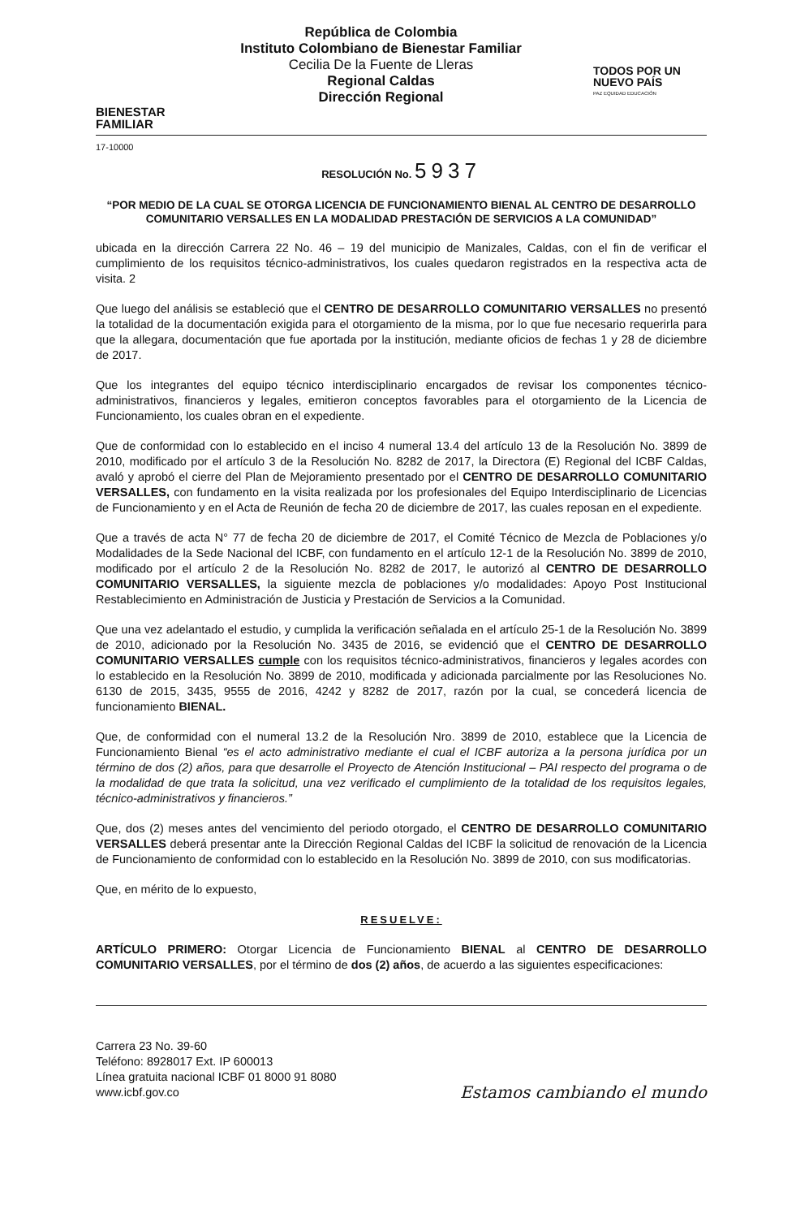BIENESTAR
FAMILIAR
República de Colombia
Instituto Colombiano de Bienestar Familiar
Cecilia De la Fuente de Lleras
Regional Caldas
Dirección Regional
TODOS POR UN
NUEVO PAÍS
PAZ EQUIDAD EDUCACIÓN
17-10000
RESOLUCIÓN No. 5937
“POR MEDIO DE LA CUAL SE OTORGA LICENCIA DE FUNCIONAMIENTO BIENAL AL CENTRO DE DESARROLLO COMUNITARIO VERSALLES EN LA MODALIDAD PRESTACIÓN DE SERVICIOS A LA COMUNIDAD”
ubicada en la dirección Carrera 22 No. 46 – 19 del municipio de Manizales, Caldas, con el fin de verificar el cumplimiento de los requisitos técnico-administrativos, los cuales quedaron registrados en la respectiva acta de visita. 2
Que luego del análisis se estableció que el CENTRO DE DESARROLLO COMUNITARIO VERSALLES no presentó la totalidad de la documentación exigida para el otorgamiento de la misma, por lo que fue necesario requerirla para que la allegara, documentación que fue aportada por la institución, mediante oficios de fechas 1 y 28 de diciembre de 2017.
Que los integrantes del equipo técnico interdisciplinario encargados de revisar los componentes técnico-administrativos, financieros y legales, emitieron conceptos favorables para el otorgamiento de la Licencia de Funcionamiento, los cuales obran en el expediente.
Que de conformidad con lo establecido en el inciso 4 numeral 13.4 del artículo 13 de la Resolución No. 3899 de 2010, modificado por el artículo 3 de la Resolución No. 8282 de 2017, la Directora (E) Regional del ICBF Caldas, avaló y aprobó el cierre del Plan de Mejoramiento presentado por el CENTRO DE DESARROLLO COMUNITARIO VERSALLES, con fundamento en la visita realizada por los profesionales del Equipo Interdisciplinario de Licencias de Funcionamiento y en el Acta de Reunión de fecha 20 de diciembre de 2017, las cuales reposan en el expediente.
Que a través de acta N° 77 de fecha 20 de diciembre de 2017, el Comité Técnico de Mezcla de Poblaciones y/o Modalidades de la Sede Nacional del ICBF, con fundamento en el artículo 12-1 de la Resolución No. 3899 de 2010, modificado por el artículo 2 de la Resolución No. 8282 de 2017, le autorizó al CENTRO DE DESARROLLO COMUNITARIO VERSALLES, la siguiente mezcla de poblaciones y/o modalidades: Apoyo Post Institucional Restablecimiento en Administración de Justicia y Prestación de Servicios a la Comunidad.
Que una vez adelantado el estudio, y cumplida la verificación señalada en el artículo 25-1 de la Resolución No. 3899 de 2010, adicionado por la Resolución No. 3435 de 2016, se evidenció que el CENTRO DE DESARROLLO COMUNITARIO VERSALLES cumple con los requisitos técnico-administrativos, financieros y legales acordes con lo establecido en la Resolución No. 3899 de 2010, modificada y adicionada parcialmente por las Resoluciones No. 6130 de 2015, 3435, 9555 de 2016, 4242 y 8282 de 2017, razón por la cual, se concederá licencia de funcionamiento BIENAL.
Que, de conformidad con el numeral 13.2 de la Resolución Nro. 3899 de 2010, establece que la Licencia de Funcionamiento Bienal “es el acto administrativo mediante el cual el ICBF autoriza a la persona jurídica por un término de dos (2) años, para que desarrolle el Proyecto de Atención Institucional – PAI respecto del programa o de la modalidad de que trata la solicitud, una vez verificado el cumplimiento de la totalidad de los requisitos legales, técnico-administrativos y financieros.”
Que, dos (2) meses antes del vencimiento del periodo otorgado, el CENTRO DE DESARROLLO COMUNITARIO VERSALLES deberá presentar ante la Dirección Regional Caldas del ICBF la solicitud de renovación de la Licencia de Funcionamiento de conformidad con lo establecido en la Resolución No. 3899 de 2010, con sus modificatorias.
Que, en mérito de lo expuesto,
RESUELVE:
ARTÍCULO PRIMERO: Otorgar Licencia de Funcionamiento BIENAL al CENTRO DE DESARROLLO COMUNITARIO VERSALLES, por el término de dos (2) años, de acuerdo a las siguientes especificaciones:
Carrera 23 No. 39-60
Teléfono: 8928017 Ext. IP 600013
Línea gratuita nacional ICBF 01 8000 91 8080
www.icbf.gov.co
Estamos cambiando el mundo